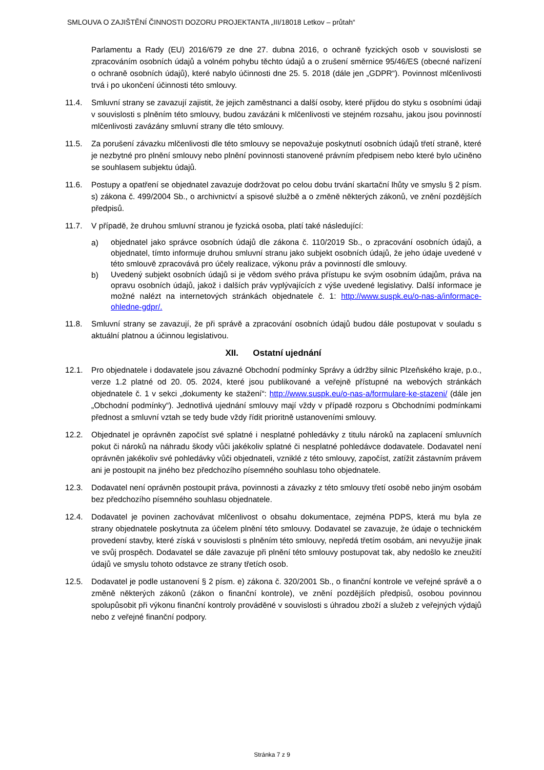SMLOUVA O ZAJIŠTĚNÍ ČINNOSTI DOZORU PROJEKTANTA „III/18018 Letkov – průtah“
Parlamentu a Rady (EU) 2016/679 ze dne 27. dubna 2016, o ochraně fyzických osob v souvislosti se zpracováním osobních údajů a volném pohybu těchto údajů a o zrušení směrnice 95/46/ES (obecné nařízení o ochraně osobních údajů), které nabylo účinnosti dne 25. 5. 2018 (dále jen „GDPR“). Povinnost mlčenlivosti trvá i po ukončení účinnosti této smlouvy.
11.4. Smluvní strany se zavazují zajistit, že jejich zaměstnanci a další osoby, které přijdou do styku s osobními údaji v souvislosti s plněním této smlouvy, budou zavázáni k mlčenlivosti ve stejném rozsahu, jakou jsou povinností mlčenlivosti zavázány smluvní strany dle této smlouvy.
11.5. Za porušení závazku mlčenlivosti dle této smlouvy se nepovažuje poskytnutí osobních údajů třetí straně, které je nezbytné pro plnění smlouvy nebo plnění povinnosti stanovené právním předpisem nebo které bylo učiněno se souhlasem subjektu údajů.
11.6. Postupy a opatření se objednatel zavazuje dodržovat po celou dobu trvání skartační lhůty ve smyslu § 2 písm. s) zákona č. 499/2004 Sb., o archivnictví a spisové službě a o změně některých zákonů, ve znění pozdějších předpisů.
11.7. V případě, že druhou smluvní stranou je fyzická osoba, platí také následující:
a)
objednatel jako správce osobních údajů dle zákona č. 110/2019 Sb., o zpracování osobních údajů, a objednatel, tímto informuje druhou smluvní stranu jako subjekt osobních údajů, že jeho údaje uvedené v této smlouvě zpracovává pro účely realizace, výkonu práv a povinností dle smlouvy.
b)
Uvedený subjekt osobních údajů si je vědom svého práva přístupu ke svým osobním údajům, práva na opravu osobních údajů, jakož i dalších práv vyplývajících z výše uvedené legislativy. Další informace je možné nalézt na internetových stránkách objednatele č. 1: http://www.suspk.eu/o-nas-a/informace-ohledne-gdpr/.
11.8. Smluvní strany se zavazují, že při správě a zpracování osobních údajů budou dále postupovat v souladu s aktuální platnou a účinnou legislativou.
XII. Ostatní ujednání
12.1. Pro objednatele i dodavatele jsou závazné Obchodní podmínky Správy a údržby silnic Plzeňského kraje, p.o., verze 1.2 platné od 20. 05. 2024, které jsou publikované a veřejně přístupné na webových stránkách objednatele č. 1 v sekci „dokumenty ke stažení“: http://www.suspk.eu/o-nas-a/formulare-ke-stazeni/ (dále jen „Obchodní podmínky“). Jednotlivá ujednání smlouvy mají vždy v případě rozporu s Obchodními podmínkami přednost a smluvní vztah se tedy bude vždy řídit prioritně ustanoveními smlouvy.
12.2. Objednatel je oprávněn započíst své splatné i nesplatné pohledávky z titulu nároků na zaplacení smluvních pokut či nároků na náhradu škody vůči jakékoliv splatné či nesplatné pohledávce dodavatele. Dodavatel není oprávněn jakékoliv své pohledávky vůči objednateli, vzniklé z této smlouvy, započíst, zatížit zástavním právem ani je postoupit na jiného bez předchozího písemného souhlasu toho objednatele.
12.3. Dodavatel není oprávněn postoupit práva, povinnosti a závazky z této smlouvy třetí osobě nebo jiným osobám bez předchozího písemného souhlasu objednatele.
12.4. Dodavatel je povinen zachovávat mlčenlivost o obsahu dokumentace, zejména PDPS, která mu byla ze strany objednatele poskytnuta za účelem plnění této smlouvy. Dodavatel se zavazuje, že údaje o technickém provedení stavby, které získá v souvislosti s plněním této smlouvy, nepředá třetím osobám, ani nevyužije jinak ve svůj prospěch. Dodavatel se dále zavazuje při plnění této smlouvy postupovat tak, aby nedošlo ke zneužití údajů ve smyslu tohoto odstavce ze strany třetích osob.
12.5. Dodavatel je podle ustanovení § 2 písm. e) zákona č. 320/2001 Sb., o finanční kontrole ve veřejné správě a o změně některých zákonů (zákon o finanční kontrole), ve znění pozdějších předpisů, osobou povinnou spolupůsobit při výkonu finanční kontroly prováděné v souvislosti s úhradou zboží a služeb z veřejných výdajů nebo z veřejné finanční podpory.
Stránka 7 z 9